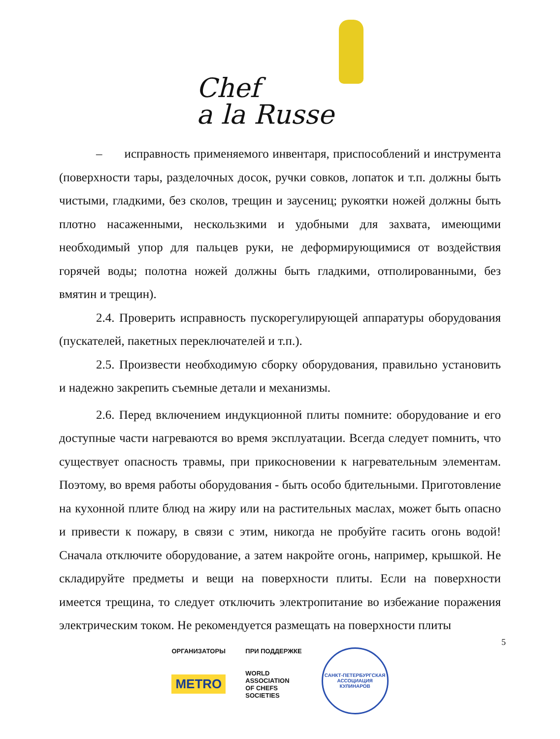Chef
a la Russe
– исправность применяемого инвентаря, приспособлений и инструмента (поверхности тары, разделочных досок, ручки совков, лопаток и т.п. должны быть чистыми, гладкими, без сколов, трещин и заусениц; рукоятки ножей должны быть плотно насаженными, нескользкими и удобными для захвата, имеющими необходимый упор для пальцев руки, не деформирующимися от воздействия горячей воды; полотна ножей должны быть гладкими, отполированными, без вмятин и трещин).
2.4. Проверить исправность пускорегулирующей аппаратуры оборудования (пускателей, пакетных переключателей и т.п.).
2.5. Произвести необходимую сборку оборудования, правильно установить и надежно закрепить съемные детали и механизмы.
2.6. Перед включением индукционной плиты помните: оборудование и его доступные части нагреваются во время эксплуатации. Всегда следует помнить, что существует опасность травмы, при прикосновении к нагревательным элементам. Поэтому, во время работы оборудования - быть особо бдительными. Приготовление на кухонной плите блюд на жиру или на растительных маслах, может быть опасно и привести к пожару, в связи с этим, никогда не пробуйте гасить огонь водой! Сначала отключите оборудование, а затем накройте огонь, например, крышкой. Не складируйте предметы и вещи на поверхности плиты. Если на поверхности имеется трещина, то следует отключить электропитание во избежание поражения электрическим током. Не рекомендуется размещать на поверхности плиты
5
ОРГАНИЗАТОРЫ
METRO
ПРИ ПОДДЕРЖКЕ
WORLD
ASSOCIATION
OF CHEFS
SOCIETIES
САНКТ-ПЕТЕРБУРГСКАЯ
АССОЦИАЦИЯ КУЛИНАРОВ